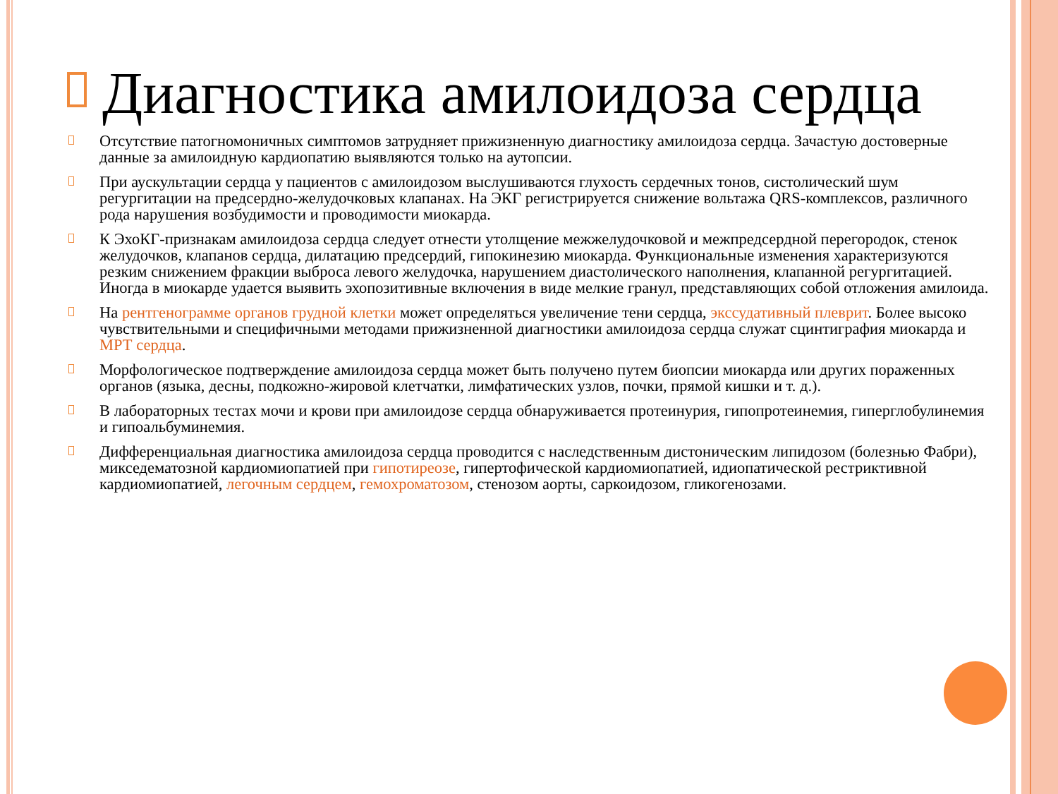Диагностика амилоидоза сердца
Отсутствие патогномоничных симптомов затрудняет прижизненную диагностику амилоидоза сердца. Зачастую достоверные данные за амилоидную кардиопатию выявляются только на аутопсии.
При аускультации сердца у пациентов с амилоидозом выслушиваются глухость сердечных тонов, систолический шум регургитации на предсердно-желудочковых клапанах. На ЭКГ регистрируется снижение вольтажа QRS-комплексов, различного рода нарушения возбудимости и проводимости миокарда.
К ЭхоКГ-признакам амилоидоза сердца следует отнести утолщение межжелудочковой и межпредсердной перегородок, стенок желудочков, клапанов сердца, дилатацию предсердий, гипокинезию миокарда. Функциональные изменения характеризуются резким снижением фракции выброса левого желудочка, нарушением диастолического наполнения, клапанной регургитацией. Иногда в миокарде удается выявить эхопозитивные включения в виде мелкие гранул, представляющих собой отложения амилоида.
На рентгенограмме органов грудной клетки может определяться увеличение тени сердца, экссудативный плеврит. Более высоко чувствительными и специфичными методами прижизненной диагностики амилоидоза сердца служат сцинтиграфия миокарда и МРТ сердца.
Морфологическое подтверждение амилоидоза сердца может быть получено путем биопсии миокарда или других пораженных органов (языка, десны, подкожно-жировой клетчатки, лимфатических узлов, почки, прямой кишки и т. д.).
В лабораторных тестах мочи и крови при амилоидозе сердца обнаруживается протеинурия, гипопротеинемия, гиперглобулинемия и гипоальбуминемия.
Дифференциальная диагностика амилоидоза сердца проводится с наследственным дистоническим липидозом (болезнью Фабри), микседематозной кардиомиопатией при гипотиреозе, гипертофической кардиомиопатией, идиопатической рестриктивной кардиомиопатией, легочным сердцем, гемохроматозом, стенозом аорты, саркоидозом, гликогенозами.